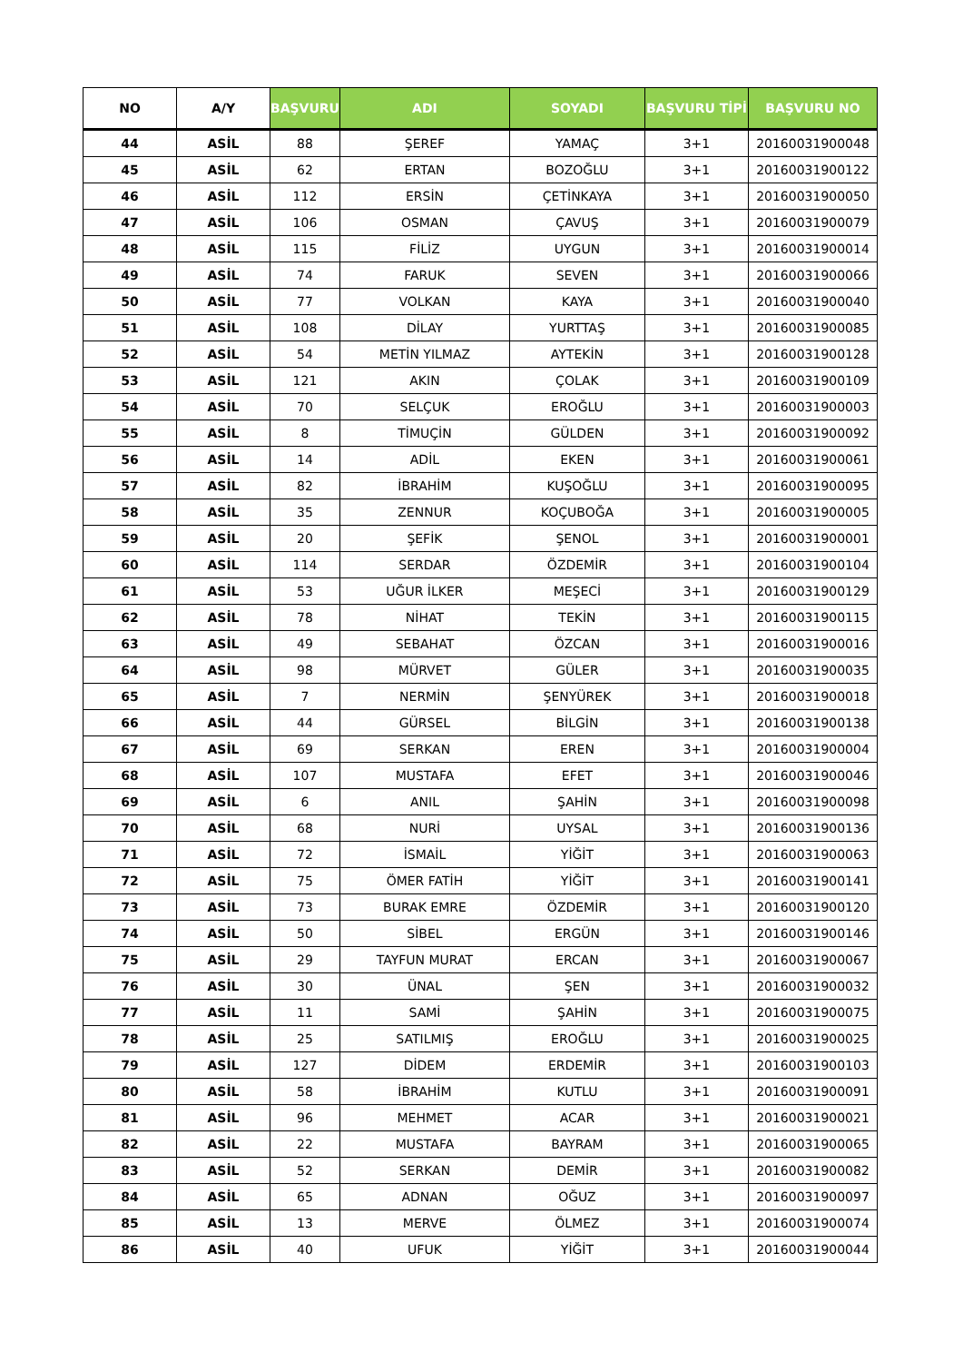| NO | A/Y | BAŞVURU | ADI | SOYADI | BAŞVURU TİPİ | BAŞVURU NO |
| --- | --- | --- | --- | --- | --- | --- |
| 44 | ASİL | 88 | ŞEREF | YAMAÇ | 3+1 | 20160031900048 |
| 45 | ASİL | 62 | ERTAN | BOZOĞLU | 3+1 | 20160031900122 |
| 46 | ASİL | 112 | ERSİN | ÇETİNKAYA | 3+1 | 20160031900050 |
| 47 | ASİL | 106 | OSMAN | ÇAVUŞ | 3+1 | 20160031900079 |
| 48 | ASİL | 115 | FİLİZ | UYGUN | 3+1 | 20160031900014 |
| 49 | ASİL | 74 | FARUK | SEVEN | 3+1 | 20160031900066 |
| 50 | ASİL | 77 | VOLKAN | KAYA | 3+1 | 20160031900040 |
| 51 | ASİL | 108 | DİLAY | YURTTAŞ | 3+1 | 20160031900085 |
| 52 | ASİL | 54 | METİN YILMAZ | AYTEKİN | 3+1 | 20160031900128 |
| 53 | ASİL | 121 | AKIN | ÇOLAK | 3+1 | 20160031900109 |
| 54 | ASİL | 70 | SELÇUK | EROĞLU | 3+1 | 20160031900003 |
| 55 | ASİL | 8 | TİMUÇİN | GÜLDEN | 3+1 | 20160031900092 |
| 56 | ASİL | 14 | ADİL | EKEN | 3+1 | 20160031900061 |
| 57 | ASİL | 82 | İBRAHİM | KUŞOĞLU | 3+1 | 20160031900095 |
| 58 | ASİL | 35 | ZENNUR | KOÇUBOĞA | 3+1 | 20160031900005 |
| 59 | ASİL | 20 | ŞEFİK | ŞENOL | 3+1 | 20160031900001 |
| 60 | ASİL | 114 | SERDAR | ÖZDEMİR | 3+1 | 20160031900104 |
| 61 | ASİL | 53 | UĞUR İLKER | MEŞECİ | 3+1 | 20160031900129 |
| 62 | ASİL | 78 | NİHAT | TEKİN | 3+1 | 20160031900115 |
| 63 | ASİL | 49 | SEBAHAT | ÖZCAN | 3+1 | 20160031900016 |
| 64 | ASİL | 98 | MÜRVET | GÜLER | 3+1 | 20160031900035 |
| 65 | ASİL | 7 | NERMİN | ŞENYÜREK | 3+1 | 20160031900018 |
| 66 | ASİL | 44 | GÜRSEL | BİLGİN | 3+1 | 20160031900138 |
| 67 | ASİL | 69 | SERKAN | EREN | 3+1 | 20160031900004 |
| 68 | ASİL | 107 | MUSTAFA | EFET | 3+1 | 20160031900046 |
| 69 | ASİL | 6 | ANIL | ŞAHİN | 3+1 | 20160031900098 |
| 70 | ASİL | 68 | NURİ | UYSAL | 3+1 | 20160031900136 |
| 71 | ASİL | 72 | İSMAİL | YİĞİT | 3+1 | 20160031900063 |
| 72 | ASİL | 75 | ÖMER FATİH | YİĞİT | 3+1 | 20160031900141 |
| 73 | ASİL | 73 | BURAK EMRE | ÖZDEMİR | 3+1 | 20160031900120 |
| 74 | ASİL | 50 | SİBEL | ERGÜN | 3+1 | 20160031900146 |
| 75 | ASİL | 29 | TAYFUN MURAT | ERCAN | 3+1 | 20160031900067 |
| 76 | ASİL | 30 | ÜNAL | ŞEN | 3+1 | 20160031900032 |
| 77 | ASİL | 11 | SAMİ | ŞAHİN | 3+1 | 20160031900075 |
| 78 | ASİL | 25 | SATILMIŞ | EROĞLU | 3+1 | 20160031900025 |
| 79 | ASİL | 127 | DİDEM | ERDEMİR | 3+1 | 20160031900103 |
| 80 | ASİL | 58 | İBRAHİM | KUTLU | 3+1 | 20160031900091 |
| 81 | ASİL | 96 | MEHMET | ACAR | 3+1 | 20160031900021 |
| 82 | ASİL | 22 | MUSTAFA | BAYRAM | 3+1 | 20160031900065 |
| 83 | ASİL | 52 | SERKAN | DEMİR | 3+1 | 20160031900082 |
| 84 | ASİL | 65 | ADNAN | OĞUZ | 3+1 | 20160031900097 |
| 85 | ASİL | 13 | MERVE | ÖLMEZ | 3+1 | 20160031900074 |
| 86 | ASİL | 40 | UFUK | YİĞİT | 3+1 | 20160031900044 |